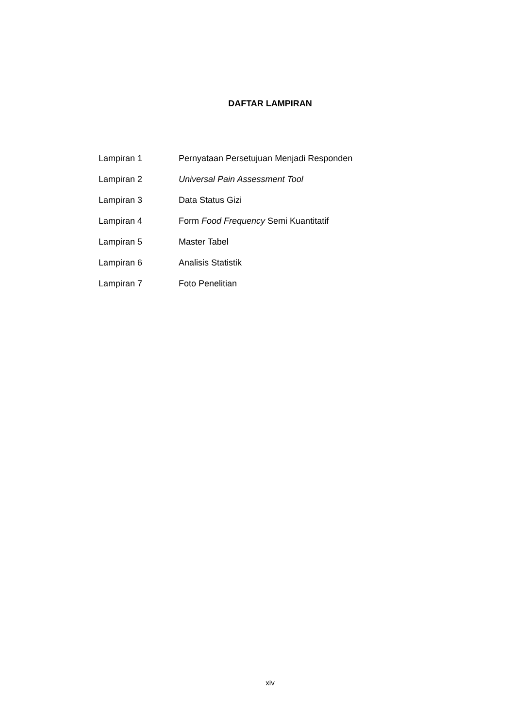DAFTAR LAMPIRAN
Lampiran 1 Pernyataan Persetujuan Menjadi Responden
Lampiran 2 Universal Pain Assessment Tool
Lampiran 3 Data Status Gizi
Lampiran 4 Form Food Frequency Semi Kuantitatif
Lampiran 5 Master Tabel
Lampiran 6 Analisis Statistik
Lampiran 7 Foto Penelitian
xiv